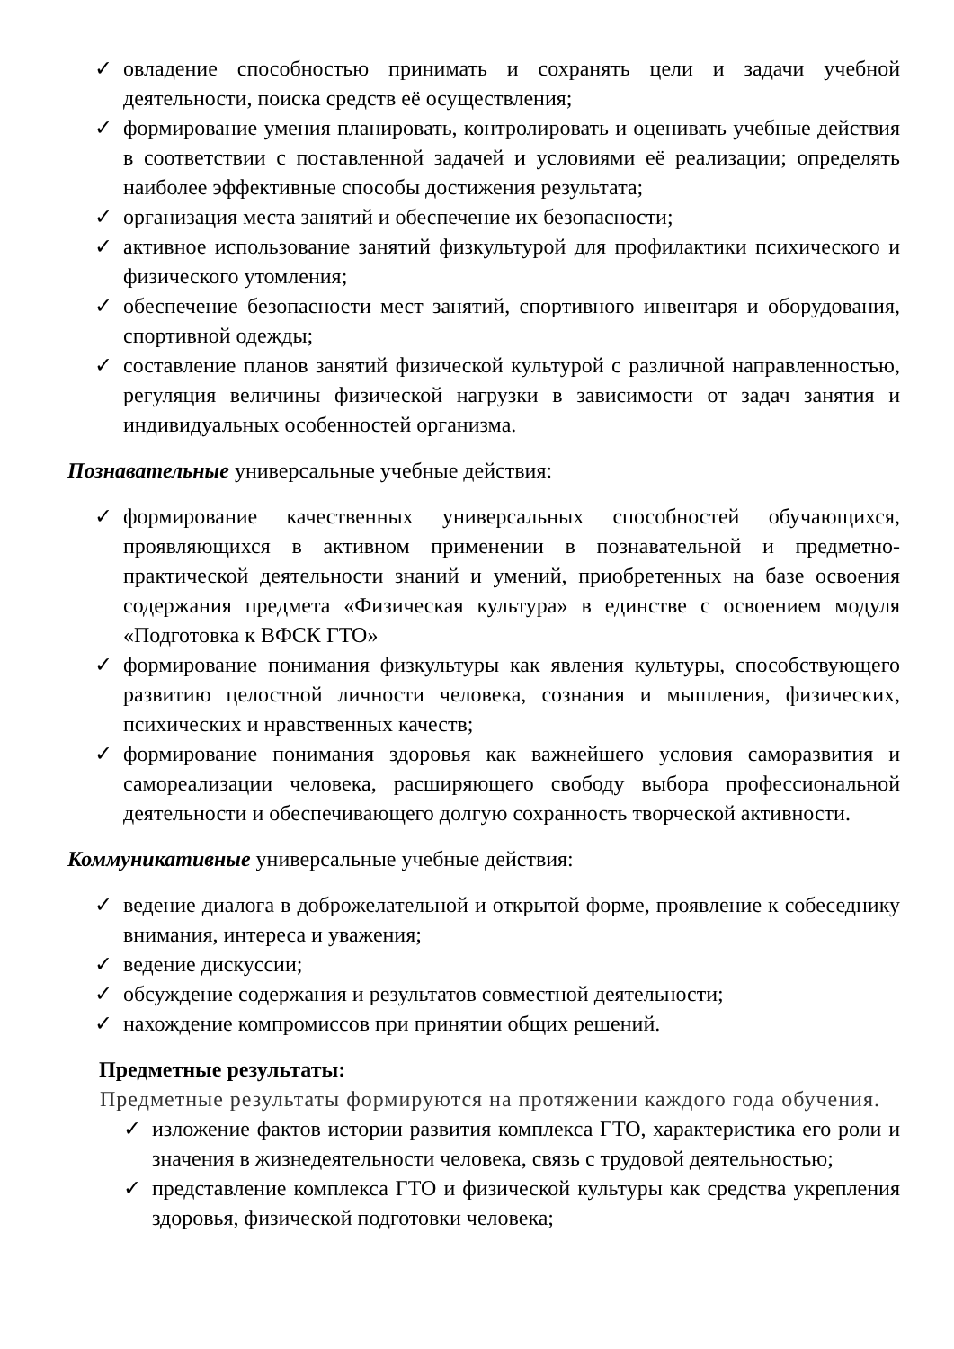✓ овладение способностью принимать и сохранять цели и задачи учебной деятельности, поиска средств её осуществления;
✓ формирование умения планировать, контролировать и оценивать учебные действия в соответствии с поставленной задачей и условиями её реализации; определять наиболее эффективные способы достижения результата;
✓ организация места занятий и обеспечение их безопасности;
✓ активное использование занятий физкультурой для профилактики психического и физического утомления;
✓ обеспечение безопасности мест занятий, спортивного инвентаря и оборудования, спортивной одежды;
✓ составление планов занятий физической культурой с различной направленностью, регуляция величины физической нагрузки в зависимости от задач занятия и индивидуальных особенностей организма.
Познавательные универсальные учебные действия:
✓ формирование качественных универсальных способностей обучающихся, проявляющихся в активном применении в познавательной и предметно-практической деятельности знаний и умений, приобретенных на базе освоения содержания предмета «Физическая культура» в единстве с освоением модуля «Подготовка к ВФСК ГТО»
✓ формирование понимания физкультуры как явления культуры, способствующего развитию целостной личности человека, сознания и мышления, физических, психических и нравственных качеств;
✓ формирование понимания здоровья как важнейшего условия саморазвития и самореализации человека, расширяющего свободу выбора профессиональной деятельности и обеспечивающего долгую сохранность творческой активности.
Коммуникативные универсальные учебные действия:
✓ ведение диалога в доброжелательной и открытой форме, проявление к собеседнику внимания, интереса и уважения;
✓ ведение дискуссии;
✓ обсуждение содержания и результатов совместной деятельности;
✓ нахождение компромиссов при принятии общих решений.
Предметные результаты:
Предметные результаты формируются на протяжении каждого года обучения.
✓ изложение фактов истории развития комплекса ГТО, характеристика его роли и значения в жизнедеятельности человека, связь с трудовой деятельностью;
✓ представление комплекса ГТО и физической культуры как средства укрепления здоровья, физической подготовки человека;